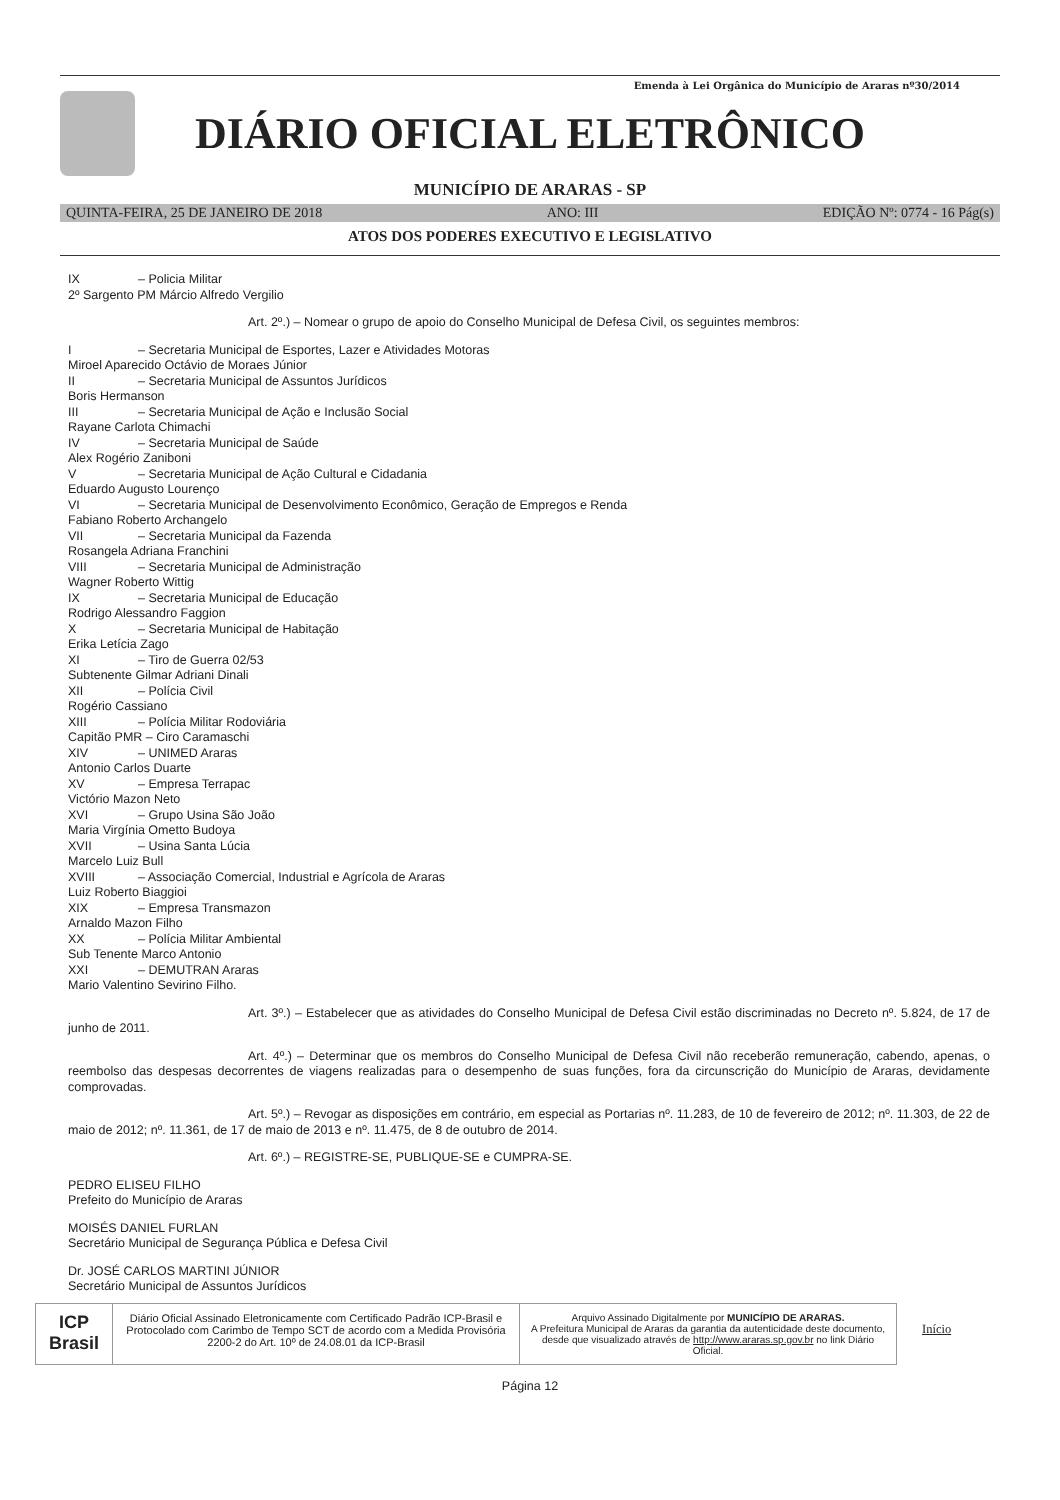Emenda à Lei Orgânica do Município de Araras nº30/2014
DIÁRIO OFICIAL ELETRÔNICO
MUNICÍPIO DE ARARAS - SP
QUINTA-FEIRA, 25 DE JANEIRO DE 2018 ANO: III EDIÇÃO Nº: 0774 - 16 Pág(s)
ATOS DOS PODERES EXECUTIVO E LEGISLATIVO
IX – Policia Militar
2º Sargento PM Márcio Alfredo Vergilio
Art. 2º.) – Nomear o grupo de apoio do Conselho Municipal de Defesa Civil, os seguintes membros:
I – Secretaria Municipal de Esportes, Lazer e Atividades Motoras
Miroel Aparecido Octávio de Moraes Júnior
II – Secretaria Municipal de Assuntos Jurídicos
Boris Hermanson
III – Secretaria Municipal de Ação e Inclusão Social
Rayane Carlota Chimachi
IV – Secretaria Municipal de Saúde
Alex Rogério Zaniboni
V – Secretaria Municipal de Ação Cultural e Cidadania
Eduardo Augusto Lourenço
VI – Secretaria Municipal de Desenvolvimento Econômico, Geração de Empregos e Renda
Fabiano Roberto Archangelo
VII – Secretaria Municipal da Fazenda
Rosangela Adriana Franchini
VIII – Secretaria Municipal de Administração
Wagner Roberto Wittig
IX – Secretaria Municipal de Educação
Rodrigo Alessandro Faggion
X – Secretaria Municipal de Habitação
Erika Letícia Zago
XI – Tiro de Guerra 02/53
Subtenente Gilmar Adriani Dinali
XII – Polícia Civil
Rogério Cassiano
XIII – Polícia Militar Rodoviária
Capitão PMR – Ciro Caramaschi
XIV – UNIMED Araras
Antonio Carlos Duarte
XV – Empresa Terrapac
Victório Mazon Neto
XVI – Grupo Usina São João
Maria Virgínia Ometto Budoya
XVII – Usina Santa Lúcia
Marcelo Luiz Bull
XVIII – Associação Comercial, Industrial e Agrícola de Araras
Luiz Roberto Biaggioi
XIX – Empresa Transmazon
Arnaldo Mazon Filho
XX – Polícia Militar Ambiental
Sub Tenente Marco Antonio
XXI – DEMUTRAN Araras
Mario Valentino Sevirino Filho.
Art. 3º.) – Estabelecer que as atividades do Conselho Municipal de Defesa Civil estão discriminadas no Decreto nº. 5.824, de 17 de junho de 2011.
Art. 4º.) – Determinar que os membros do Conselho Municipal de Defesa Civil não receberão remuneração, cabendo, apenas, o reembolso das despesas decorrentes de viagens realizadas para o desempenho de suas funções, fora da circunscrição do Município de Araras, devidamente comprovadas.
Art. 5º.) – Revogar as disposições em contrário, em especial as Portarias nº. 11.283, de 10 de fevereiro de 2012; nº. 11.303, de 22 de maio de 2012; nº. 11.361, de 17 de maio de 2013 e nº. 11.475, de 8 de outubro de 2014.
Art. 6º.) – REGISTRE-SE, PUBLIQUE-SE e CUMPRA-SE.
PEDRO ELISEU FILHO
Prefeito do Município de Araras
MOISÉS DANIEL FURLAN
Secretário Municipal de Segurança Pública e Defesa Civil
Dr. JOSÉ CARLOS MARTINI JÚNIOR
Secretário Municipal de Assuntos Jurídicos
ICP Brasil
Diário Oficial Assinado Eletronicamente com Certificado Padrão ICP-Brasil e Protocolado com Carimbo de Tempo SCT de acordo com a Medida Provisória 2200-2 do Art. 10º de 24.08.01 da ICP-Brasil
Arquivo Assinado Digitalmente por MUNICÍPIO DE ARARAS.
A Prefeitura Municipal de Araras da garantia da autenticidade deste documento, desde que visualizado através de http://www.araras.sp.gov.br no link Diário Oficial.
Início
Página 12